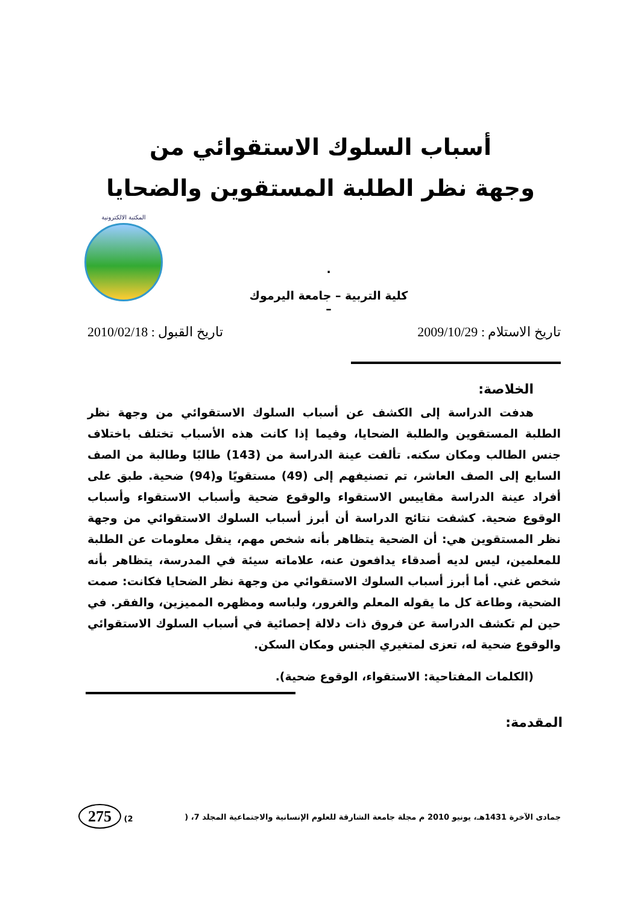أسباب السلوك الاستقوائي من
وجهة نظر الطلبة المستقوين والضحايا
المكتبة الالكترونية
.
كلية التربية – جامعة اليرموك
–
تاريخ الاستلام : 2009/10/29 تاريخ القبول : 2010/02/18
الخلاصة:
هدفت الدراسة إلى الكشف عن أسباب السلوك الاستقوائي من وجهة نظر الطلبة المستقوين والطلبة الضحايا، وفيما إذا كانت هذه الأسباب تختلف باختلاف جنس الطالب ومكان سكنه. تألفت عينة الدراسة من (143) طالبًا وطالبة من الصف السابع إلى الصف العاشر، تم تصنيفهم إلى (49) مستقويًا و(94) ضحية. طبق على أفراد عينة الدراسة مقاييس الاستقواء والوقوع ضحية وأسباب الاستقواء وأسباب الوقوع ضحية. كشفت نتائج الدراسة أن أبرز أسباب السلوك الاستقوائي من وجهة نظر المستقوين هي: أن الضحية يتظاهر بأنه شخص مهم، ينقل معلومات عن الطلبة للمعلمين، ليس لديه أصدقاء يدافعون عنه، علاماته سيئة في المدرسة، يتظاهر بأنه شخص غني. أما أبرز أسباب السلوك الاستقوائي من وجهة نظر الضحايا فكانت: صمت الضحية، وطاعة كل ما يقوله المعلم والغرور، ولباسه ومظهره المميزين، والفقر. في حين لم تكشف الدراسة عن فروق ذات دلالة إحصائية في أسباب السلوك الاستقوائي والوقوع ضحية له، تعزى لمتغيري الجنس ومكان السكن.
(الكلمات المفتاحية: الاستقواء، الوقوع ضحية).
المقدمة:
جمادى الآخرة 1431هـ، يونيو 2010 م مجلة جامعة الشارقة للعلوم الإنسانية والاجتماعية المجلد 7، (2) 275